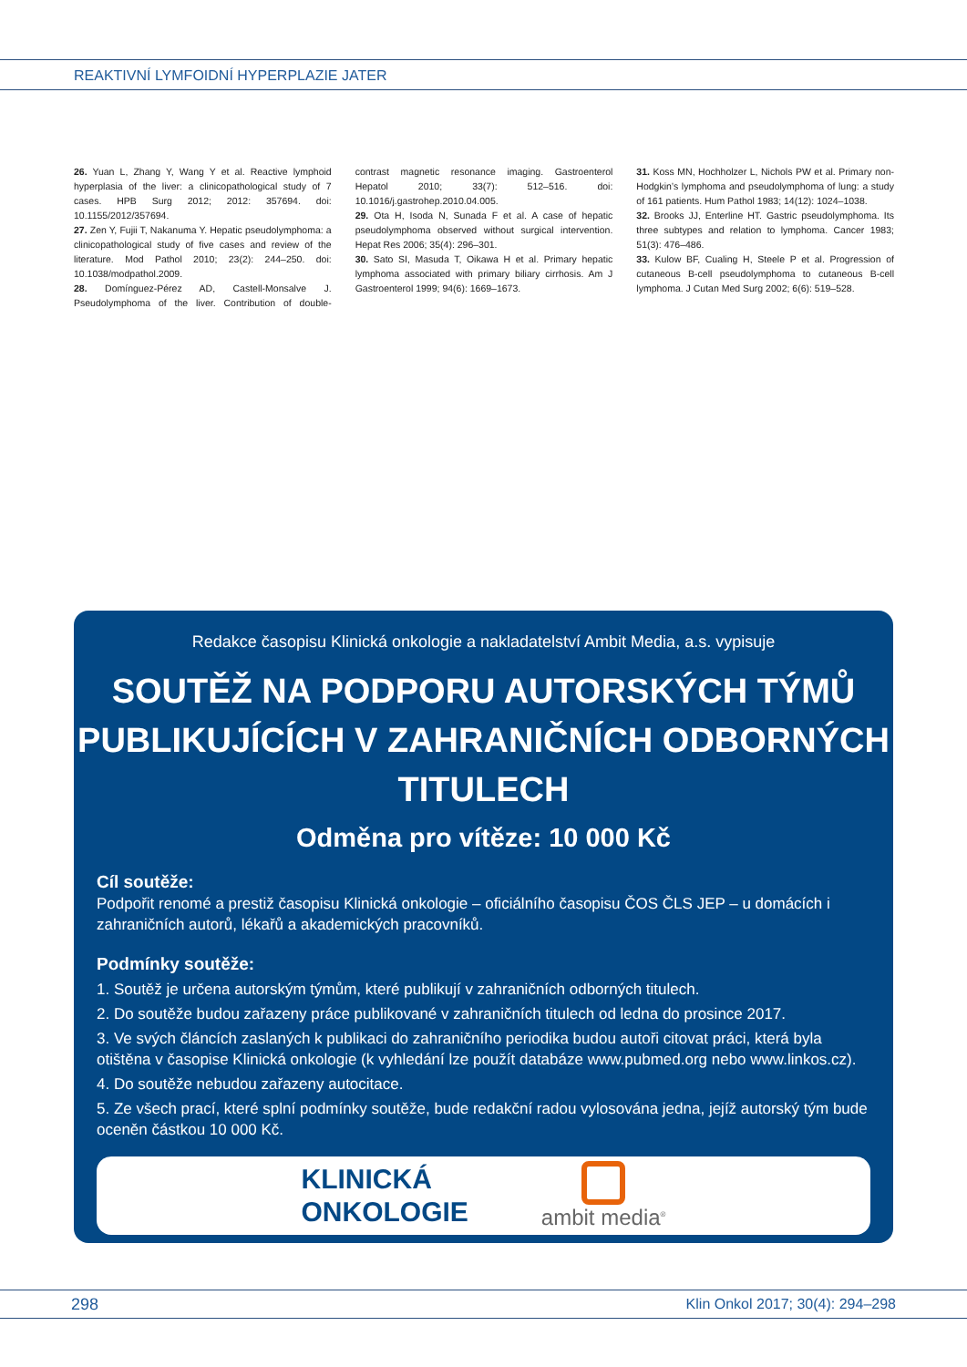REAKTIVNÍ LYMFOIDNÍ HYPERPLAZIE JATER
26. Yuan L, Zhang Y, Wang Y et al. Reactive lymphoid hyperplasia of the liver: a clinicopathological study of 7 cases. HPB Surg 2012; 2012: 357694. doi: 10.1155/2012/357694.
27. Zen Y, Fujii T, Nakanuma Y. Hepatic pseudolymphoma: a clinicopathological study of five cases and review of the literature. Mod Pathol 2010; 23(2): 244–250. doi: 10.1038/modpathol.2009.
28. Domínguez-Pérez AD, Castell-Monsalve J. Pseudolymphoma of the liver. Contribution of double-contrast magnetic resonance imaging. Gastroenterol Hepatol 2010; 33(7): 512–516. doi: 10.1016/j.gastrohep.2010.04.005.
29. Ota H, Isoda N, Sunada F et al. A case of hepatic pseudolymphoma observed without surgical intervention. Hepat Res 2006; 35(4): 296–301.
30. Sato SI, Masuda T, Oikawa H et al. Primary hepatic lymphoma associated with primary biliary cirrhosis. Am J Gastroenterol 1999; 94(6): 1669–1673.
31. Koss MN, Hochholzer L, Nichols PW et al. Primary non-Hodgkin’s lymphoma and pseudolymphoma of lung: a study of 161 patients. Hum Pathol 1983; 14(12): 1024–1038.
32. Brooks JJ, Enterline HT. Gastric pseudolymphoma. Its three subtypes and relation to lymphoma. Cancer 1983; 51(3): 476–486.
33. Kulow BF, Cualing H, Steele P et al. Progression of cutaneous B-cell pseudolymphoma to cutaneous B-cell lymphoma. J Cutan Med Surg 2002; 6(6): 519–528.
Redakce časopisu Klinická onkologie a nakladatelství Ambit Media, a.s. vypisuje
SOUTĚŽ NA PODPORU AUTORSKÝCH TÝMŮ
PUBLIKUJÍCÍCH V ZAHRANIČNÍCH ODBORNÝCH TITULECH
Odměna pro vítěze: 10 000 Kč
Cíl soutěže:
Podpořit renomé a prestiž časopisu Klinická onkologie – oficiálního časopisu ČOS ČLS JEP – u domácích i zahraničních autorů, lékařů a akademických pracovníků.
Podmínky soutěže:
1. Soutěž je určena autorským týmům, které publikují v zahraničních odborných titulech.
2. Do soutěže budou zařazeny práce publikované v zahraničních titulech od ledna do prosince 2017.
3. Ve svých článcích zaslaných k publikaci do zahraničního periodika budou autoři citovat práci, která byla otištěna v časopise Klinická onkologie (k vyhledání lze použít databáze www.pubmed.org nebo www.linkos.cz).
4. Do soutěže nebudou zařazeny autocitace.
5. Ze všech prací, které splní podmínky soutěže, bude redakční radou vylosována jedna, jejíž autorský tým bude oceněn částkou 10 000 Kč.
KLINICKÁ
ONKOLOGIE
ambit media<sup>®</sup>
298 Klin Onkol 2017; 30(4): 294–298